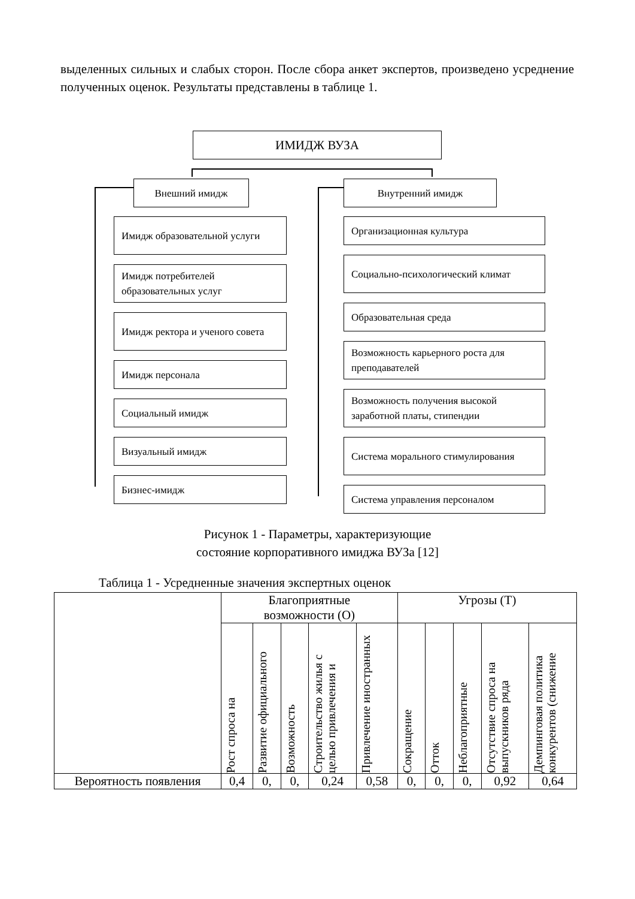выделенных сильных и слабых сторон. После сбора анкет экспертов, произведено усреднение полученных оценок. Результаты представлены в таблице 1.
ИМИДЖ ВУЗА
Внешний имидж Внутренний имидж
Имидж образовательной услуги
Имидж потребителей образовательных услуг
Имидж ректора и ученого совета
Имидж персонала
Социальный имидж
Визуальный имидж
Бизнес-имидж
Организационная культура
Социально-психологический климат
Образовательная среда
Возможность карьерного роста для преподавателей
Возможность получения высокой заработной платы, стипендии
Система морального стимулирования
Система управления персоналом
Рисунок 1 - Параметры, характеризующие
состояние корпоративного имиджа ВУЗа [12]
Таблица 1 - Усредненные значения экспертных оценок
| | Благоприятные возможности (О) | | | | | Угрозы (Т) | | | | |
| --- | --- | --- | --- | --- | --- | --- | --- | --- | --- | --- |
| | Рост спроса на | Развитие официального | Возможность | Строительство жилья с целью привлечения и | Привлечение иностранных | Сокращение | Отток | Неблагоприятные | Отсутствие спроса на выпускников ряда | Демпинговая политика конкурентов (снижение |
| Вероятность появления | 0,4 | 0, | 0, | 0,24 | 0,58 | 0, | 0, | 0, | 0,92 | 0,64 |